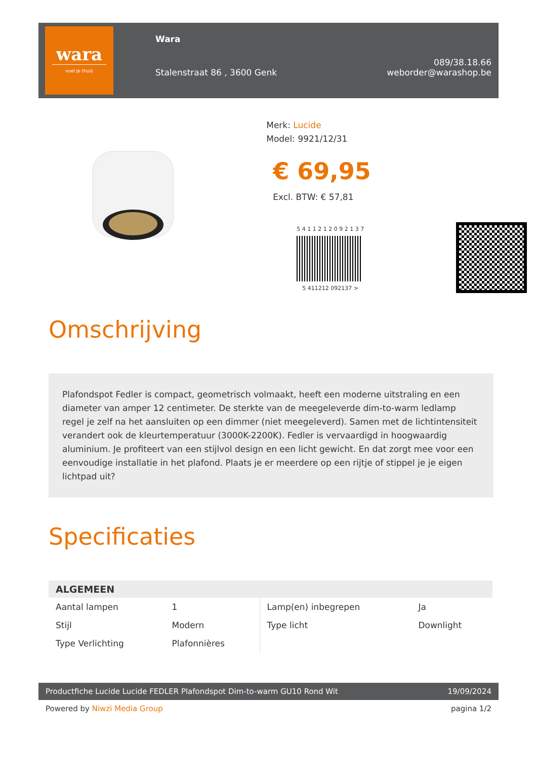wara
voel je thuis
Wara
Stalenstraat 86 , 3600 Genk
089/38.18.66
weborder@warashop.be
Merk: Lucide
Model: 9921/12/31
€ 69,95
Excl. BTW: € 57,81
5 4 1 1 2 1 2 0 9 2 1 3 7
5 411212 092137 >
Omschrijving
Plafondspot Fedler is compact, geometrisch volmaakt, heeft een moderne uitstraling en een diameter van amper 12 centimeter. De sterkte van de meegeleverde dim-to-warm ledlamp regel je zelf na het aansluiten op een dimmer (niet meegeleverd). Samen met de lichtintensiteit verandert ook de kleurtemperatuur (3000K-2200K). Fedler is vervaardigd in hoogwaardig aluminium. Je profiteert van een stijlvol design en een licht gewicht. En dat zorgt mee voor een eenvoudige installatie in het plafond. Plaats je er meerdere op een rijtje of stippel je je eigen lichtpad uit?
Specificaties
| ALGEMEEN | | | |
| --- | --- | --- | --- |
| Aantal lampen | 1 | Lamp(en) inbegrepen | Ja |
| Stijl | Modern | Type licht | Downlight |
| Type Verlichting | Plafonnières | | |
Productfiche Lucide Lucide FEDLER Plafondspot Dim-to-warm GU10 Rond Wit 19/09/2024
Powered by Niwzi Media Group pagina 1/2